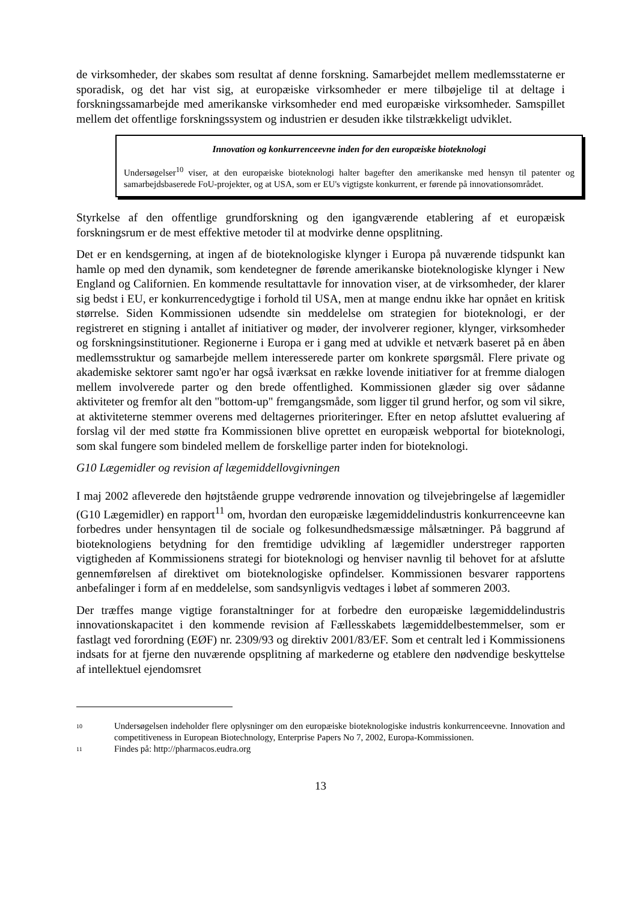de virksomheder, der skabes som resultat af denne forskning. Samarbejdet mellem medlemsstaterne er sporadisk, og det har vist sig, at europæiske virksomheder er mere tilbøjelige til at deltage i forskningssamarbejde med amerikanske virksomheder end med europæiske virksomheder. Samspillet mellem det offentlige forskningssystem og industrien er desuden ikke tilstrækkeligt udviklet.
Innovation og konkurrenceevne inden for den europæiske bioteknologi
Undersøgelser<sup>10</sup> viser, at den europæiske bioteknologi halter bagefter den amerikanske med hensyn til patenter og samarbejdsbaserede FoU-projekter, og at USA, som er EU's vigtigste konkurrent, er førende på innovationsområdet.
Styrkelse af den offentlige grundforskning og den igangværende etablering af et europæisk forskningsrum er de mest effektive metoder til at modvirke denne opsplitning.
Det er en kendsgerning, at ingen af de bioteknologiske klynger i Europa på nuværende tidspunkt kan hamle op med den dynamik, som kendetegner de førende amerikanske bioteknologiske klynger i New England og Californien. En kommende resultattavle for innovation viser, at de virksomheder, der klarer sig bedst i EU, er konkurrencedygtige i forhold til USA, men at mange endnu ikke har opnået en kritisk størrelse. Siden Kommissionen udsendte sin meddelelse om strategien for bioteknologi, er der registreret en stigning i antallet af initiativer og møder, der involverer regioner, klynger, virksomheder og forskningsinstitutioner. Regionerne i Europa er i gang med at udvikle et netværk baseret på en åben medlemsstruktur og samarbejde mellem interesserede parter om konkrete spørgsmål. Flere private og akademiske sektorer samt ngo'er har også iværksat en række lovende initiativer for at fremme dialogen mellem involverede parter og den brede offentlighed. Kommissionen glæder sig over sådanne aktiviteter og fremfor alt den "bottom-up" fremgangsmåde, som ligger til grund herfor, og som vil sikre, at aktiviteterne stemmer overens med deltagernes prioriteringer. Efter en netop afsluttet evaluering af forslag vil der med støtte fra Kommissionen blive oprettet en europæisk webportal for bioteknologi, som skal fungere som bindeled mellem de forskellige parter inden for bioteknologi.
G10 Lægemidler og revision af lægemiddellovgivningen
I maj 2002 afleverede den højtstående gruppe vedrørende innovation og tilvejebringelse af lægemidler (G10 Lægemidler) en rapport<sup>11</sup> om, hvordan den europæiske lægemiddelindustris konkurrenceevne kan forbedres under hensyntagen til de sociale og folkesundhedsmæssige målsætninger. På baggrund af bioteknologiens betydning for den fremtidige udvikling af lægemidler understreger rapporten vigtigheden af Kommissionens strategi for bioteknologi og henviser navnlig til behovet for at afslutte gennemførelsen af direktivet om bioteknologiske opfindelser. Kommissionen besvarer rapportens anbefalinger i form af en meddelelse, som sandsynligvis vedtages i løbet af sommeren 2003.
Der træffes mange vigtige foranstaltninger for at forbedre den europæiske lægemiddelindustris innovationskapacitet i den kommende revision af Fællesskabets lægemiddelbestemmelser, som er fastlagt ved forordning (EØF) nr. 2309/93 og direktiv 2001/83/EF. Som et centralt led i Kommissionens indsats for at fjerne den nuværende opsplitning af markederne og etablere den nødvendige beskyttelse af intellektuel ejendomsret
10 Undersøgelsen indeholder flere oplysninger om den europæiske bioteknologiske industris konkurrenceevne. Innovation and competitiveness in European Biotechnology, Enterprise Papers No 7, 2002, Europa-Kommissionen.
11 Findes på: http://pharmacos.eudra.org
13